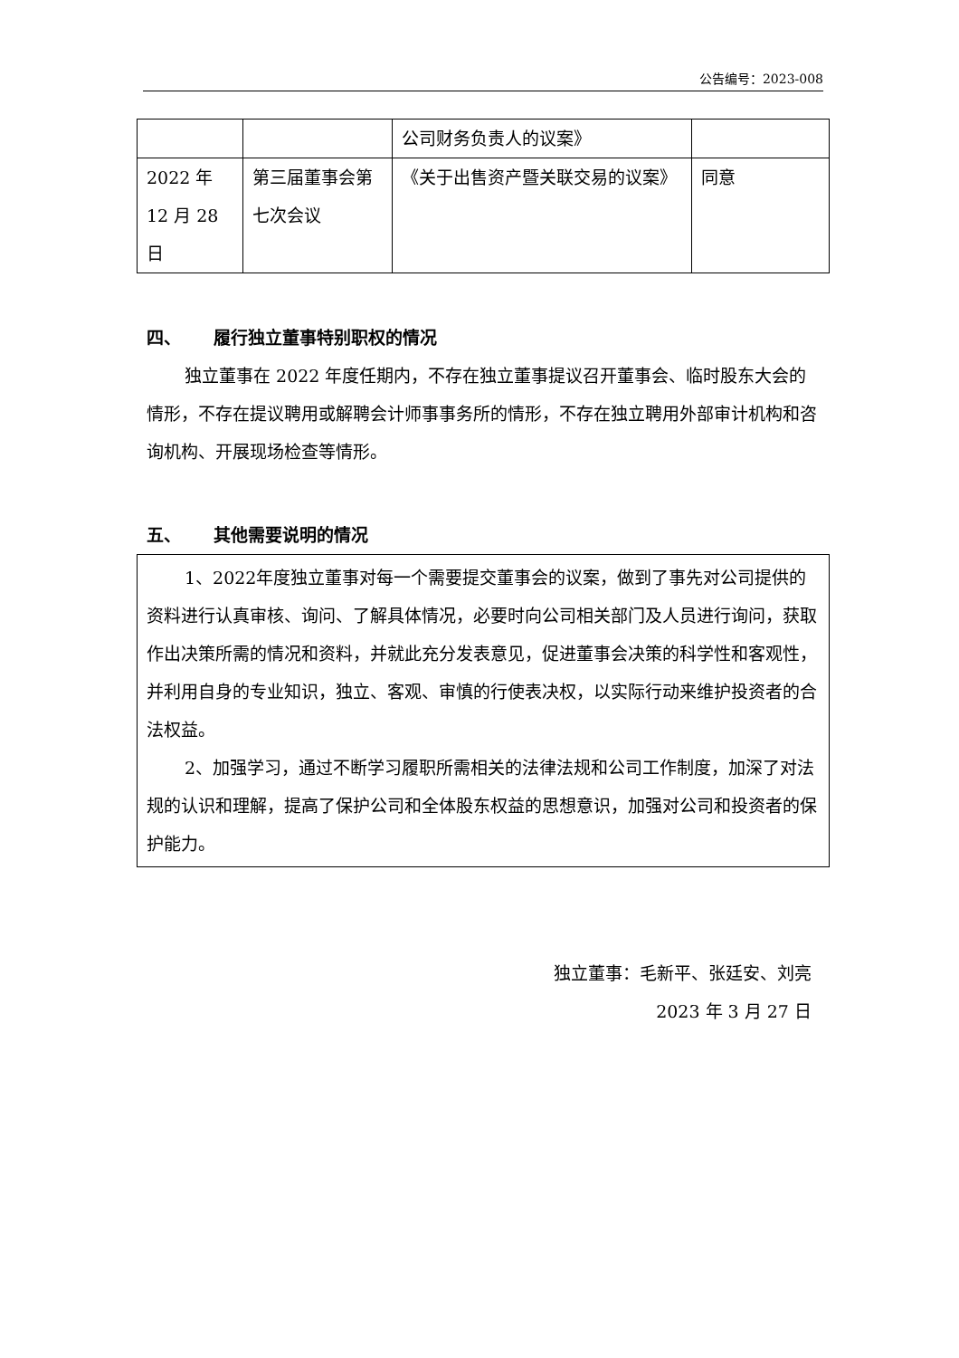公告编号：2023-008
| | | 公司财务负责人的议案》 | |
| 2022 年 12 月 28 日 | 第三届董事会第七次会议 | 《关于出售资产暨关联交易的议案》 | 同意 |
四、 履行独立董事特别职权的情况
独立董事在 2022 年度任期内，不存在独立董事提议召开董事会、临时股东大会的情形，不存在提议聘用或解聘会计师事事务所的情形，不存在独立聘用外部审计机构和咨询机构、开展现场检查等情形。
五、 其他需要说明的情况
1、2022年度独立董事对每一个需要提交董事会的议案，做到了事先对公司提供的资料进行认真审核、询问、了解具体情况，必要时向公司相关部门及人员进行询问，获取作出决策所需的情况和资料，并就此充分发表意见，促进董事会决策的科学性和客观性，并利用自身的专业知识，独立、客观、审慎的行使表决权，以实际行动来维护投资者的合法权益。
2、加强学习，通过不断学习履职所需相关的法律法规和公司工作制度，加深了对法规的认识和理解，提高了保护公司和全体股东权益的思想意识，加强对公司和投资者的保护能力。
独立董事：毛新平、张廷安、刘亮
2023 年 3 月 27 日